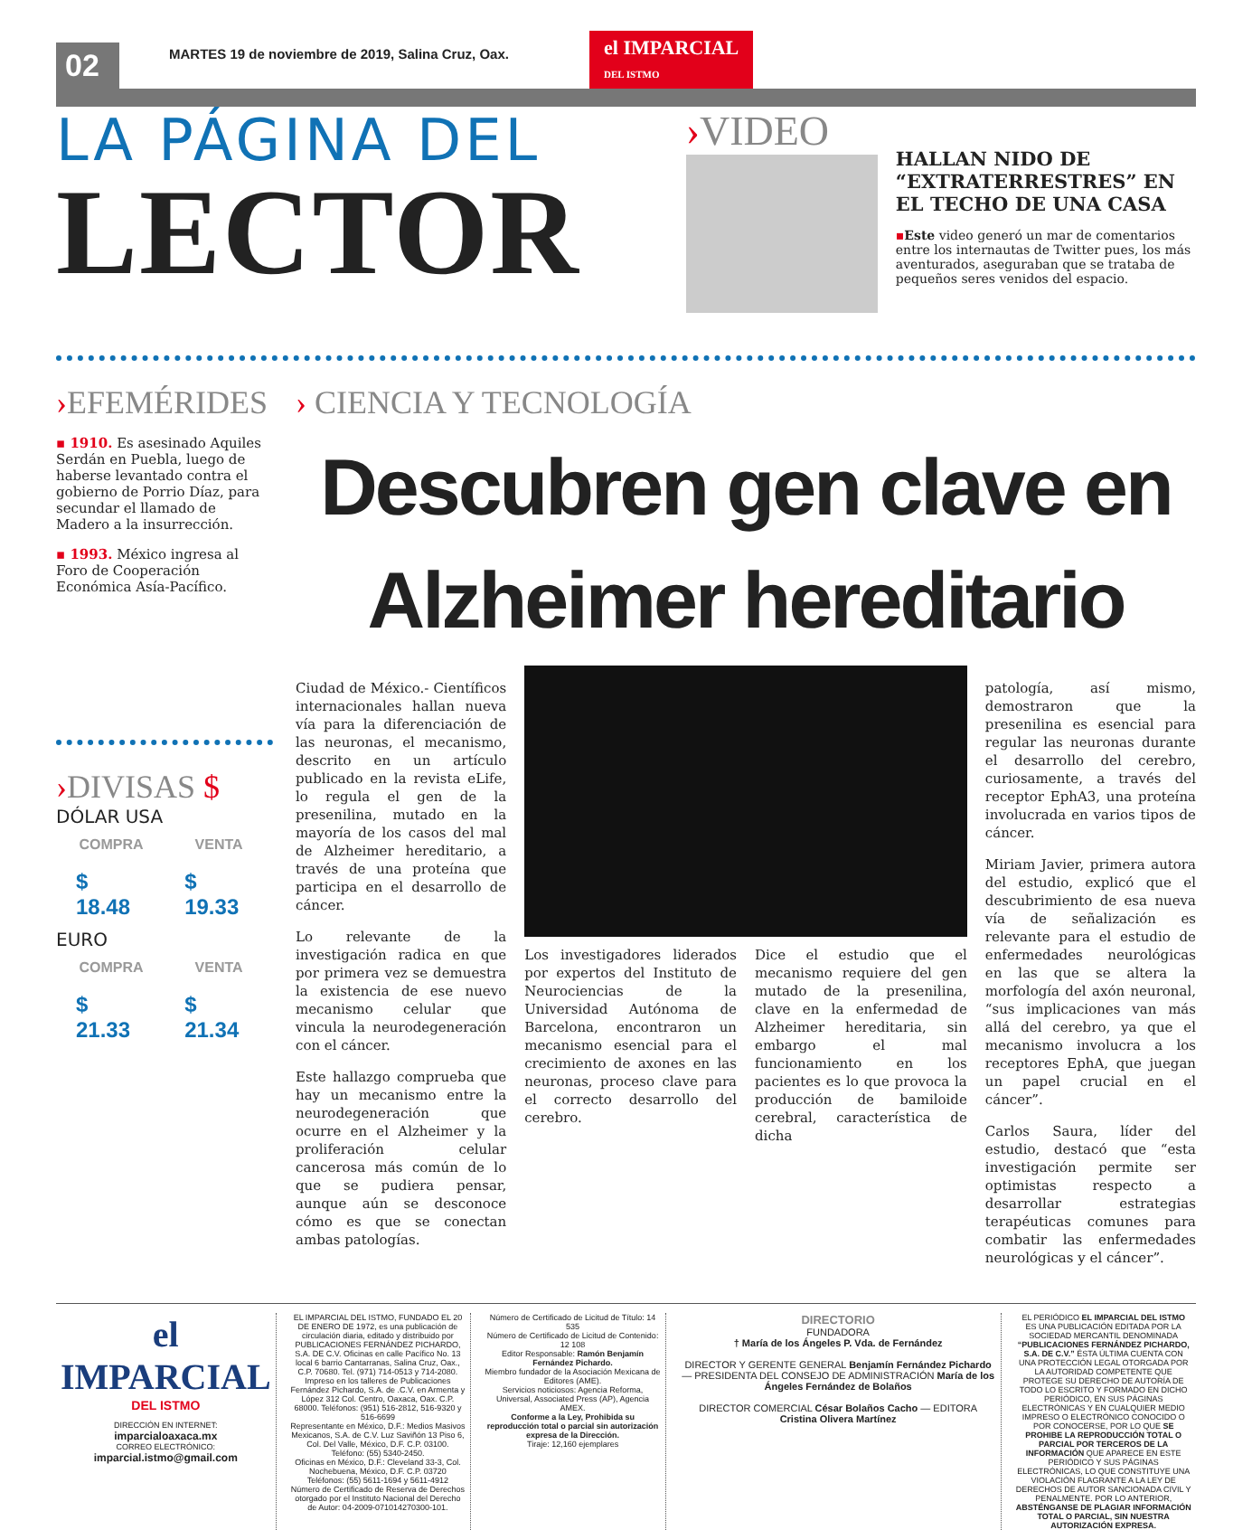02
MARTES 19 de noviembre de 2019, Salina Cruz, Oax.
el IMPARCIAL
DEL ISTMO
LA PÁGINA DEL
LECTOR
›VIDEO
HALLAN NIDO DE “EXTRATERRESTRES” EN EL TECHO DE UNA CASA
▪Este video generó un mar de comentarios entre los internautas de Twitter pues, los más aventurados, aseguraban que se trataba de pequeños seres venidos del espacio.
›EFEMÉRIDES
▪ 1910. Es asesinado Aquiles Serdán en Puebla, luego de haberse levantado contra el gobierno de Porrio Díaz, para secundar el llamado de Madero a la insurrección.
▪ 1993. México ingresa al Foro de Cooperación Económica Asía-Pacífico.
›DIVISAS $
DÓLAR USA
| COMPRA | VENTA |
| --- | --- |
| $ 18.48 | $ 19.33 |
EURO
| COMPRA | VENTA |
| --- | --- |
| $ 21.33 | $ 21.34 |
› CIENCIA Y TECNOLOGÍA
Descubren gen clave en Alzheimer hereditario
Ciudad de México.- Científicos internacionales hallan nueva vía para la diferenciación de las neuronas, el mecanismo, descrito en un artículo publicado en la revista eLife, lo regula el gen de la presenilina, mutado en la mayoría de los casos del mal de Alzheimer hereditario, a través de una proteína que participa en el desarrollo de cáncer.
Lo relevante de la investigación radica en que por primera vez se demuestra la existencia de ese nuevo mecanismo celular que vincula la neurodegeneración con el cáncer.
Este hallazgo comprueba que hay un mecanismo entre la neurodegeneración que ocurre en el Alzheimer y la proliferación celular cancerosa más común de lo que se pudiera pensar, aunque aún se desconoce cómo es que se conectan ambas patologías.
Los investigadores liderados por expertos del Instituto de Neurociencias de la Universidad Autónoma de Barcelona, encontraron un mecanismo esencial para el crecimiento de axones en las neuronas, proceso clave para el correcto desarrollo del cerebro.
Dice el estudio que el mecanismo requiere del gen mutado de la presenilina, clave en la enfermedad de Alzheimer hereditaria, sin embargo el mal funcionamiento en los pacientes es lo que provoca la producción de bamiloide cerebral, característica de dicha
patología, así mismo, demostraron que la presenilina es esencial para regular las neuronas durante el desarrollo del cerebro, curiosamente, a través del receptor EphA3, una proteína involucrada en varios tipos de cáncer.
Miriam Javier, primera autora del estudio, explicó que el descubrimiento de esa nueva vía de señalización es relevante para el estudio de enfermedades neurológicas en las que se altera la morfología del axón neuronal, “sus implicaciones van más allá del cerebro, ya que el mecanismo involucra a los receptores EphA, que juegan un papel crucial en el cáncer”.
Carlos Saura, líder del estudio, destacó que “esta investigación permite ser optimistas respecto a desarrollar estrategias terapéuticas comunes para combatir las enfermedades neurológicas y el cáncer”.
el IMPARCIAL
DEL ISTMO
DIRECCIÓN EN INTERNET:
imparcialoaxaca.mx
CORREO ELECTRÓNICO:
imparcial.istmo@gmail.com
EL IMPARCIAL DEL ISTMO, FUNDADO EL 20 DE ENERO DE 1972, es una publicación de circulación diaria, editado y distribuido por PUBLICACIONES FERNÁNDEZ PICHARDO, S.A. DE C.V. Oficinas en calle Pacífico No. 13 local 6 barrio Cantarranas, Salina Cruz, Oax., C.P. 70680. Tel. (971) 714-0513 y 714-2080. Impreso en los talleres de Publicaciones Fernández Pichardo, S.A. de .C.V. en Armenta y López 312 Col. Centro, Oaxaca, Oax. C.P. 68000. Teléfonos: (951) 516-2812, 516-9320 y 516-6699
Representante en México, D.F.: Medios Masivos Mexicanos, S.A. de C.V. Luz Saviñón 13 Piso 6, Col. Del Valle, México, D.F. C.P. 03100. Teléfono: (55) 5340-2450.
Oficinas en México, D.F.: Cleveland 33-3, Col. Nochebuena, México, D.F. C.P. 03720 Teléfonos: (55) 5611-1694 y 5611-4912
Número de Certificado de Reserva de Derechos otorgado por el Instituto Nacional del Derecho de Autor: 04-2009-071014270300-101.
Número de Certificado de Licitud de Título: 14 535
Número de Certificado de Licitud de Contenido: 12 108
Editor Responsable: Ramón Benjamín Fernández Pichardo.
Miembro fundador de la Asociación Mexicana de Editores (AME).
Servicios noticiosos: Agencia Reforma, Universal, Associated Press (AP), Agencia AMEX.
Conforme a la Ley, Prohibida su reproducción total o parcial sin autorización expresa de la Dirección.
Tiraje: 12,160 ejemplares
DIRECTORIO
FUNDADORA
† María de los Ángeles P. Vda. de Fernández
DIRECTOR Y GERENTE GENERAL Benjamín Fernández Pichardo — PRESIDENTA DEL CONSEJO DE ADMINISTRACIÓN María de los Ángeles Fernández de Bolaños
DIRECTOR COMERCIAL César Bolaños Cacho — EDITORA Cristina Olivera Martínez
EL PERIÓDICO EL IMPARCIAL DEL ISTMO ES UNA PUBLICACIÓN EDITADA POR LA SOCIEDAD MERCANTIL DENOMINADA “PUBLICACIONES FERNÁNDEZ PICHARDO, S.A. DE C.V.” ÉSTA ÚLTIMA CUENTA CON UNA PROTECCIÓN LEGAL OTORGADA POR LA AUTORIDAD COMPETENTE QUE PROTEGE SU DERECHO DE AUTORÍA DE TODO LO ESCRITO Y FORMADO EN DICHO PERIÓDICO, EN SUS PÁGINAS ELECTRÓNICAS Y EN CUALQUIER MEDIO IMPRESO O ELECTRÓNICO CONOCIDO O POR CONOCERSE, POR LO QUE SE PROHIBE LA REPRODUCCIÓN TOTAL O PARCIAL POR TERCEROS DE LA INFORMACIÓN QUE APARECE EN ESTE PERIÓDICO Y SUS PÁGINAS ELECTRÓNICAS, LO QUE CONSTITUYE UNA VIOLACIÓN FLAGRANTE A LA LEY DE DERECHOS DE AUTOR SANCIONADA CIVIL Y PENALMENTE. POR LO ANTERIOR, ABSTÉNGANSE DE PLAGIAR INFORMACIÓN TOTAL O PARCIAL, SIN NUESTRA AUTORIZACIÓN EXPRESA.